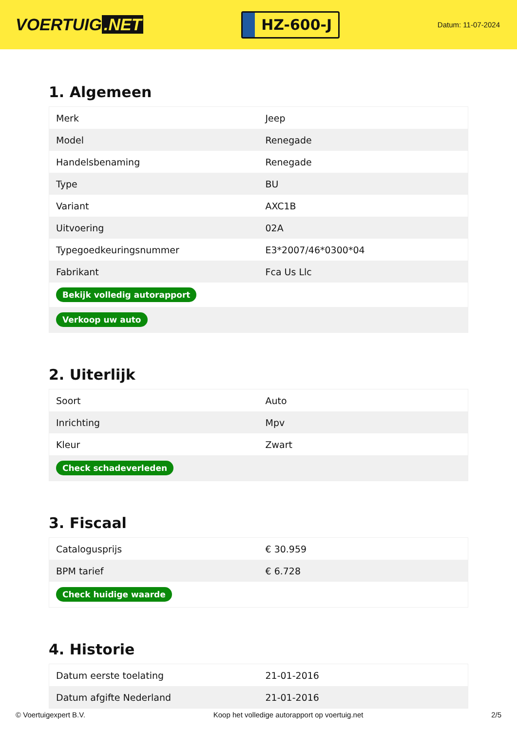VOERTUIG.NET
HZ-600-J
Datum: 11-07-2024
1. Algemeen
| Merk | Jeep |
| Model | Renegade |
| Handelsbenaming | Renegade |
| Type | BU |
| Variant | AXC1B |
| Uitvoering | 02A |
| Typegoedkeuringsnummer | E3*2007/46*0300*04 |
| Fabrikant | Fca Us Llc |
| Bekijk volledig autorapport | |
| Verkoop uw auto | |
2. Uiterlijk
| Soort | Auto |
| Inrichting | Mpv |
| Kleur | Zwart |
| Check schadeverleden | |
3. Fiscaal
| Catalogusprijs | € 30.959 |
| BPM tarief | € 6.728 |
| Check huidige waarde | |
4. Historie
| Datum eerste toelating | 21-01-2016 |
| Datum afgifte Nederland | 21-01-2016 |
© Voertuigexpert B.V. Koop het volledige autorapport op voertuig.net 2/5